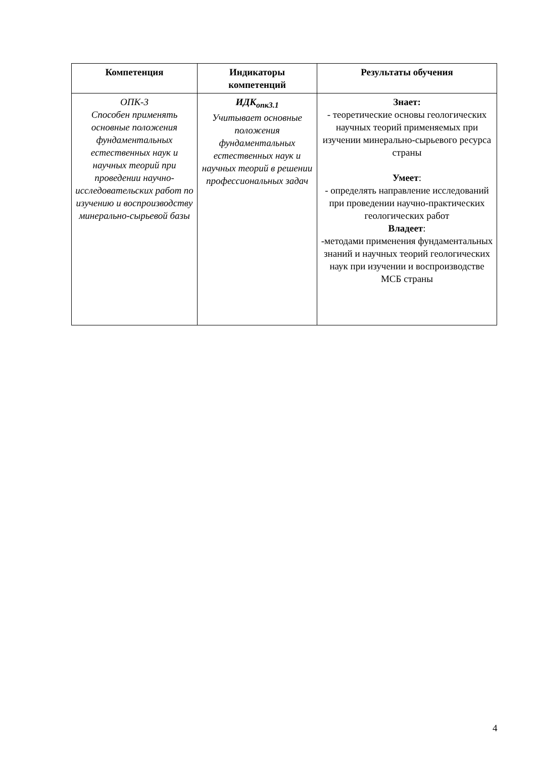| Компетенция | Индикаторы компетенций | Результаты обучения |
| --- | --- | --- |
| ОПК-3 Способен применять основные положения фундаментальных естественных наук и научных теорий при проведении научно-исследовательских работ по изучению и воспроизводству минерально-сырьевой базы | ИДК<sub>опк3.1</sub> Учитывает основные положения фундаментальных естественных наук и научных теорий в решении профессиональных задач | Знает: - теоретические основы геологических научных теорий применяемых при изучении минерально-сырьевого ресурса страны Умеет : - определять направление исследований при проведении научно-практических геологических работ Владеет : -методами применения фундаментальных знаний и научных теорий геологических наук при изучении и воспроизводстве МСБ страны |
4